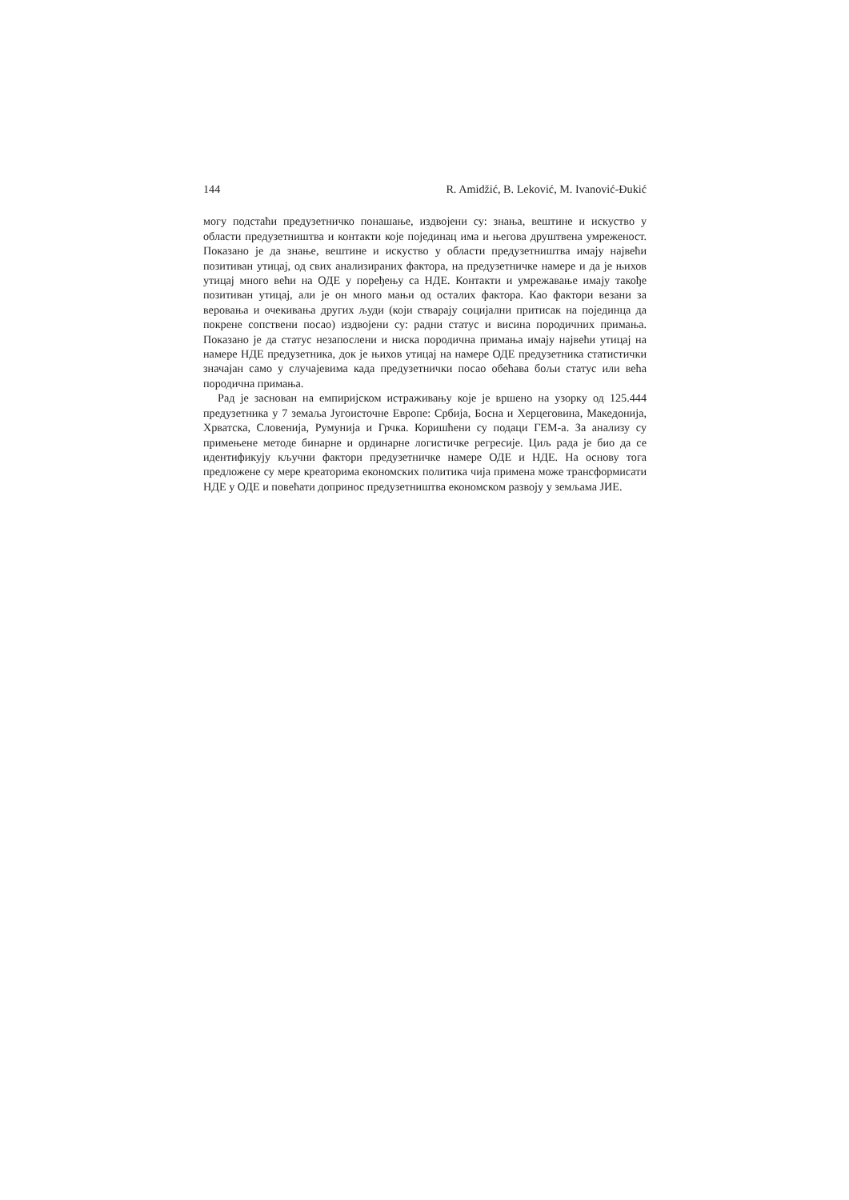144 R. Amidžić, B. Leković, M. Ivanović-Đukić
могу подстаћи предузетничко понашање, издвојени су: знања, вештине и искуство у области предузетништва и контакти које појединац има и његова друштвена умреженост. Показано је да знање, вештине и искуство у области предузетништва имају највећи позитиван утицај, од свих анализираних фактора, на предузетничке намере и да је њихов утицај много већи на ОДЕ у поређењу са НДЕ. Контакти и умрежавање имају такође позитиван утицај, али је он много мањи од осталих фактора. Као фактори везани за веровања и очекивања других људи (који стварају социјални притисак на појединца да покрене сопствени посао) издвојени су: радни статус и висина породичних примања. Показано је да статус незапослени и ниска породична примања имају највећи утицај на намере НДЕ предузетника, док је њихов утицај на намере ОДЕ предузетника статистички значајан само у случајевима када предузетнички посао обећава бољи статус или већа породична примања.
Рад је заснован на емпиријском истраживању које је вршено на узорку од 125.444 предузетника у 7 земаља Југоисточне Европе: Србија, Босна и Херцеговина, Македонија, Хрватска, Словенија, Румунија и Грчка. Коришћени су подаци ГЕМ-а. За анализу су примењене методе бинарне и ординарне логистичке регресије. Циљ рада је био да се идентификују кључни фактори предузетничке намере ОДЕ и НДЕ. На основу тога предложене су мере креаторима економских политика чија примена може трансформисати НДЕ у ОДЕ и повећати допринос предузетништва економском развоју у земљама ЈИЕ.